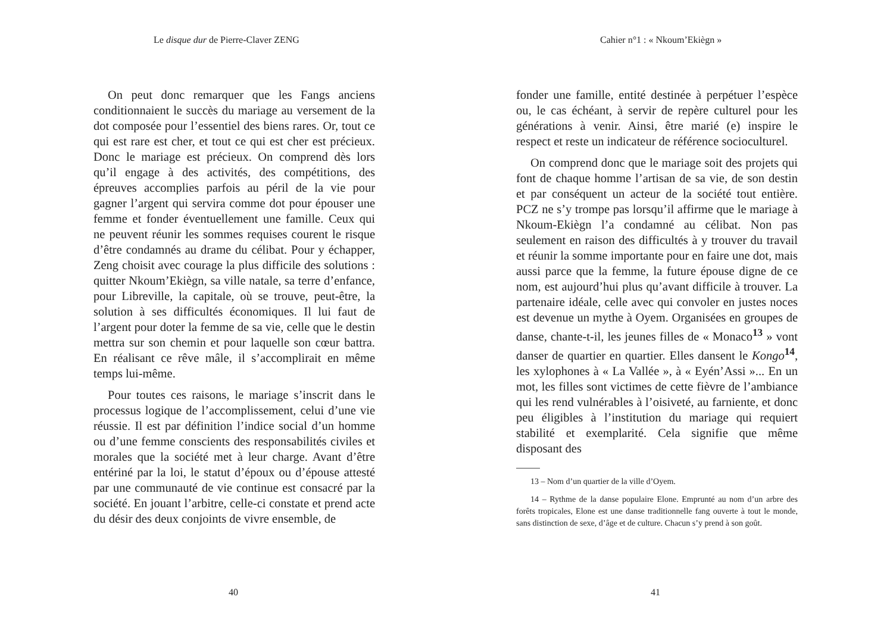Le disque dur de Pierre-Claver ZENG
On peut donc remarquer que les Fangs anciens conditionnaient le succès du mariage au versement de la dot composée pour l’essentiel des biens rares. Or, tout ce qui est rare est cher, et tout ce qui est cher est précieux. Donc le mariage est précieux. On comprend dès lors qu’il engage à des activités, des compétitions, des épreuves accomplies parfois au péril de la vie pour gagner l’argent qui servira comme dot pour épouser une femme et fonder éventuellement une famille. Ceux qui ne peuvent réunir les sommes requises courent le risque d’être condamnés au drame du célibat. Pour y échapper, Zeng choisit avec courage la plus difficile des solutions : quitter Nkoum’Ekiègn, sa ville natale, sa terre d’enfance, pour Libreville, la capitale, où se trouve, peut-être, la solution à ses difficultés économiques. Il lui faut de l’argent pour doter la femme de sa vie, celle que le destin mettra sur son chemin et pour laquelle son cœur battra. En réalisant ce rêve mâle, il s’accomplirait en même temps lui-même.
Pour toutes ces raisons, le mariage s’inscrit dans le processus logique de l’accomplissement, celui d’une vie réussie. Il est par définition l’indice social d’un homme ou d’une femme conscients des responsabilités civiles et morales que la société met à leur charge. Avant d’être entériné par la loi, le statut d’époux ou d’épouse attesté par une communauté de vie continue est consacré par la société. En jouant l’arbitre, celle-ci constate et prend acte du désir des deux conjoints de vivre ensemble, de
40
Cahier n°1 : « Nkoum’Ekiègn »
fonder une famille, entité destinée à perpétuer l’espèce ou, le cas échéant, à servir de repère culturel pour les générations à venir. Ainsi, être marié (e) inspire le respect et reste un indicateur de référence socioculturel.
On comprend donc que le mariage soit des projets qui font de chaque homme l’artisan de sa vie, de son destin et par conséquent un acteur de la société tout entière. PCZ ne s’y trompe pas lorsqu’il affirme que le mariage à Nkoum-Ekiègn l’a condamné au célibat. Non pas seulement en raison des difficultés à y trouver du travail et réunir la somme importante pour en faire une dot, mais aussi parce que la femme, la future épouse digne de ce nom, est aujourd’hui plus qu’avant difficile à trouver. La partenaire idéale, celle avec qui convoler en justes noces est devenue un mythe à Oyem. Organisées en groupes de danse, chante-t-il, les jeunes filles de « Monaco<sup>13</sup> » vont danser de quartier en quartier. Elles dansent le Kongo<sup>14</sup>, les xylophones à « La Vallée », à « Eyén’Assi »... En un mot, les filles sont victimes de cette fièvre de l’ambiance qui les rend vulnérables à l’oisiveté, au farniente, et donc peu éligibles à l’institution du mariage qui requiert stabilité et exemplarité. Cela signifie que même disposant des
13 – Nom d’un quartier de la ville d’Oyem.
14 – Rythme de la danse populaire Elone. Emprunté au nom d’un arbre des forêts tropicales, Elone est une danse traditionnelle fang ouverte à tout le monde, sans distinction de sexe, d’âge et de culture. Chacun s’y prend à son goût.
41